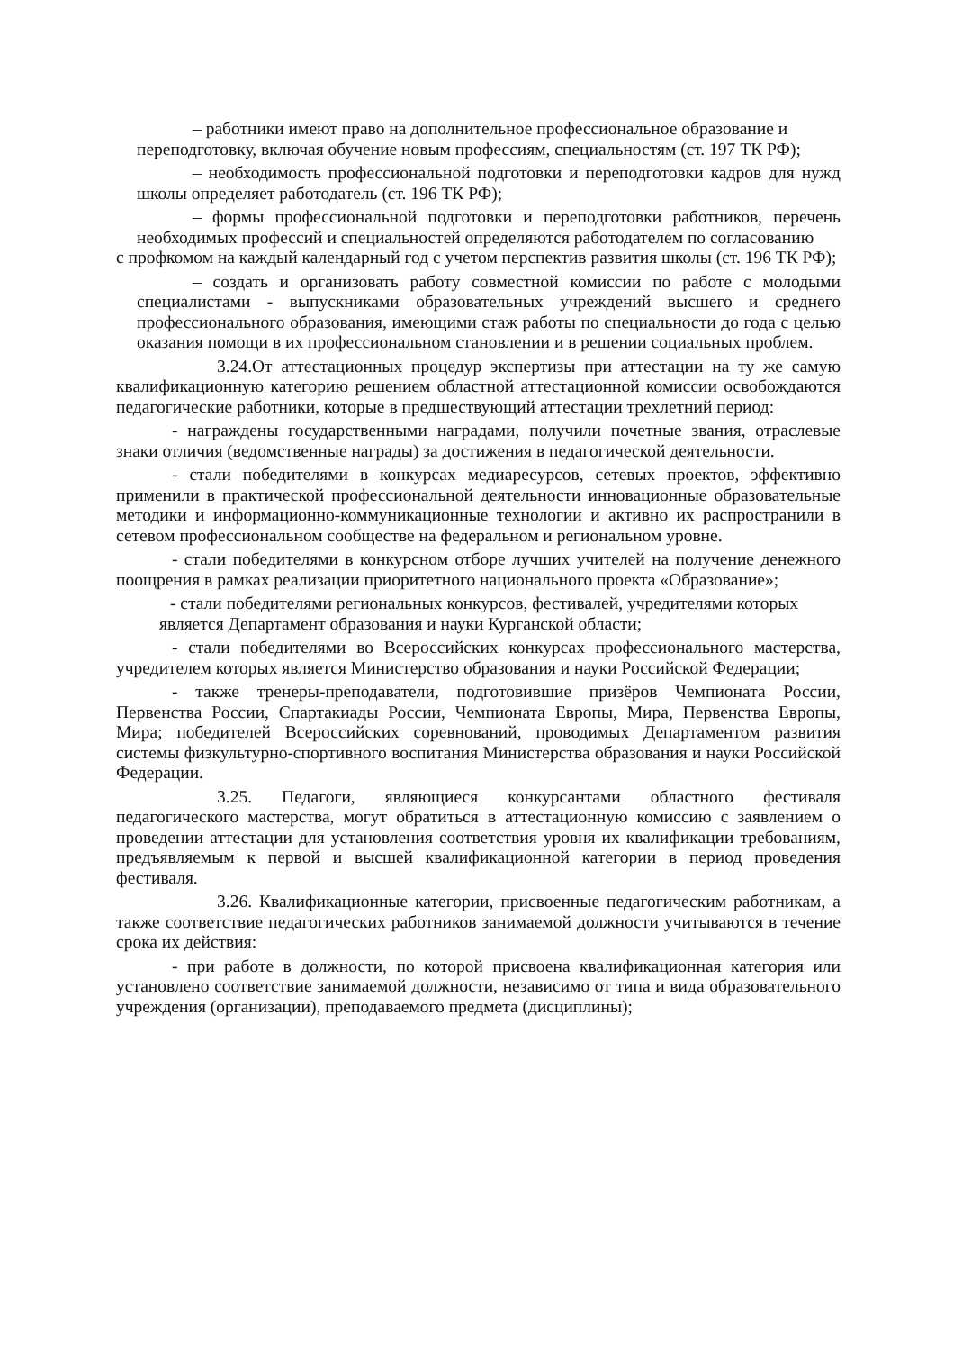– работники имеют право на дополнительное профессиональное образование и переподготовку, включая обучение новым профессиям, специальностям (ст. 197 ТК РФ);
– необходимость профессиональной подготовки и переподготовки кадров для нужд школы определяет работодатель (ст. 196 ТК РФ);
– формы профессиональной подготовки и переподготовки работников, перечень необходимых профессий и специальностей определяются работодателем по согласованию
с профкомом на каждый календарный год с учетом перспектив развития школы (ст. 196 ТК РФ);
– создать и организовать работу совместной комиссии по работе с молодыми специалистами - выпускниками образовательных учреждений высшего и среднего профессионального образования, имеющими стаж работы по специальности до года с целью оказания помощи в их профессиональном становлении и в решении социальных проблем.
3.24.От аттестационных процедур экспертизы при аттестации на ту же самую квалификационную категорию решением областной аттестационной комиссии освобождаются педагогические работники, которые в предшествующий аттестации трехлетний период:
- награждены государственными наградами, получили почетные звания, отраслевые знаки отличия (ведомственные награды) за достижения в педагогической деятельности.
- стали победителями в конкурсах медиаресурсов, сетевых проектов, эффективно применили в практической профессиональной деятельности инновационные образовательные методики и информационно-коммуникационные технологии и активно их распространили в сетевом профессиональном сообществе на федеральном и региональном уровне.
- стали победителями в конкурсном отборе лучших учителей на получение денежного поощрения в рамках реализации приоритетного национального проекта «Образование»;
- стали победителями региональных конкурсов, фестивалей, учредителями которых является Департамент образования и науки Курганской области;
- стали победителями во Всероссийских конкурсах профессионального мастерства, учредителем которых является Министерство образования и науки Российской Федерации;
- также тренеры-преподаватели, подготовившие призёров Чемпионата России, Первенства России, Спартакиады России, Чемпионата Европы, Мира, Первенства Европы, Мира; победителей Всероссийских соревнований, проводимых Департаментом развития системы физкультурно-спортивного воспитания Министерства образования и науки Российской Федерации.
3.25. Педагоги, являющиеся конкурсантами областного фестиваля педагогического мастерства, могут обратиться в аттестационную комиссию с заявлением о проведении аттестации для установления соответствия уровня их квалификации требованиям, предъявляемым к первой и высшей квалификационной категории в период проведения фестиваля.
3.26. Квалификационные категории, присвоенные педагогическим работникам, а также соответствие педагогических работников занимаемой должности учитываются в течение срока их действия:
- при работе в должности, по которой присвоена квалификационная категория или установлено соответствие занимаемой должности, независимо от типа и вида образовательного учреждения (организации), преподаваемого предмета (дисциплины);